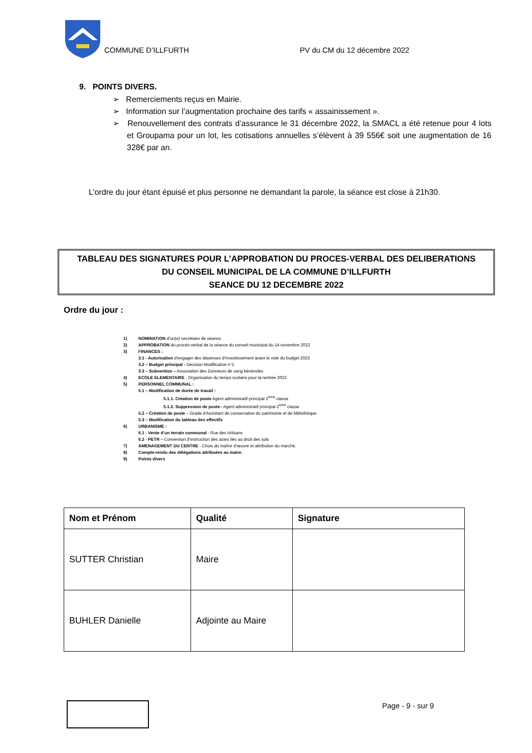COMMUNE D’ILLFURTH PV du CM du 12 décembre 2022
9. POINTS DIVERS.
➢ Remerciements reçus en Mairie.
➢ Information sur l’augmentation prochaine des tarifs « assainissement ».
➢ Renouvellement des contrats d’assurance le 31 décembre 2022, la SMACL a été retenue pour 4 lots et Groupama pour un lot, les cotisations annuelles s’élèvent à 39 556€ soit une augmentation de 16 328€ par an.
L’ordre du jour étant épuisé et plus personne ne demandant la parole, la séance est close à 21h30.
TABLEAU DES SIGNATURES POUR L’APPROBATION DU PROCES-VERBAL DES DELIBERATIONS
DU CONSEIL MUNICIPAL DE LA COMMUNE D’ILLFURTH
SEANCE DU 12 DECEMBRE 2022
Ordre du jour :
1) NOMINATION d’un(e) secrétaire de séance.
2) APPROBATION du procès-verbal de la séance du conseil municipal du 14 novembre 2022
3) FINANCES :
3.1 - Autorisation d’engager des dépenses d’investissement avant le vote du budget 2023
3.2 – Budget principal - Décision Modificative n°2
3.3 – Subvention – Association des Donneurs de sang bénévoles
4) ECOLE ELEMENTAIRE - Organisation du temps scolaire pour la rentrée 2023
5) PERSONNEL COMMUNAL :
5.1 – Modification de durée de travail :
5.1.1. Création de poste Agent administratif principal 2<sup>ème</sup> classe
5.1.2. Suppression de poste– Agent administratif principal 2<sup>ème</sup> classe
5.2 – Création de poste – Grade d’Assistant de conservation du patrimoine et de bibliothèque
5.3 – Modification du tableau des effectifs
6) URBANISME :
6.1 - Vente d’un terrain communal - Rue des Artisans
6.2 - PETR – Convention d’instruction des actes liés au droit des sols
7) AMENAGEMENT DU CENTRE - Choix du maître d’œuvre et attribution du marché.
8) Compte-rendu des délégations attribuées au maire.
9) Points divers
| Nom et Prénom | Qualité | Signature |
| --- | --- | --- |
| SUTTER Christian | Maire | |
| BUHLER Danielle | Adjointe au Maire | |
Page - 9 - sur 9